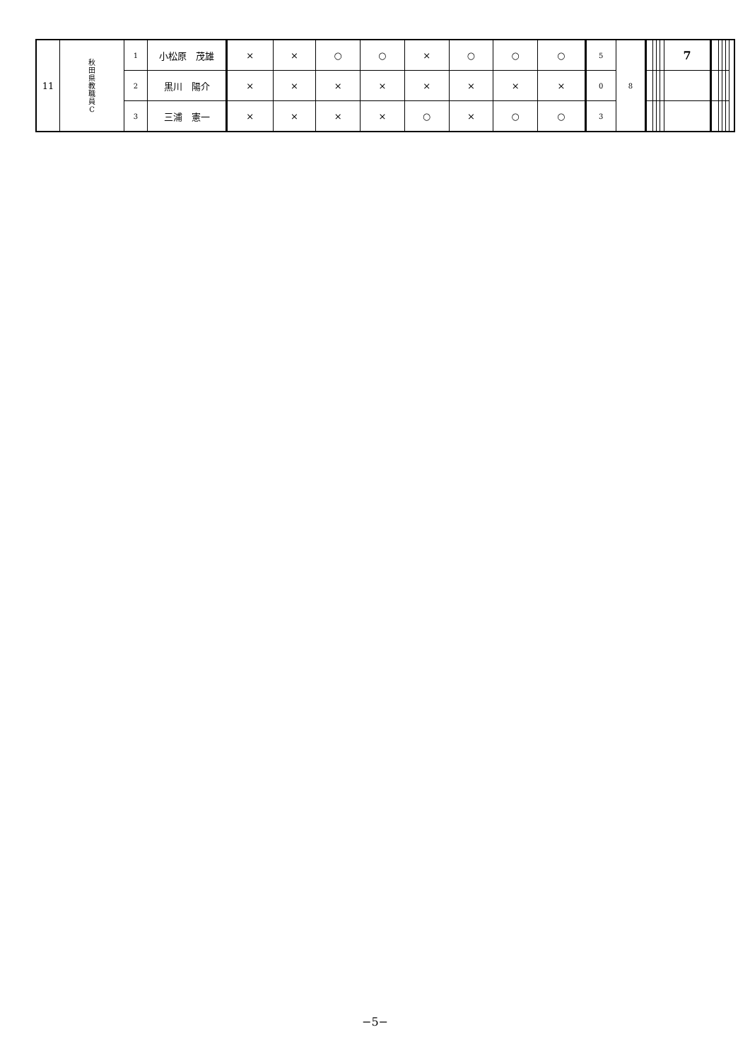| 11 | 秋 田 県 教 職 員 C | 1 | 小松原 茂雄 | × | × | ○ | ○ | × | ○ | ○ | ○ | 5 | 8 | | | | | 7 | | | | | |
| | | 2 | 黒川 陽介 | × | × | × | × | × | × | × | × | 0 | | | | | | | | | | | |
| | | 3 | 三浦 憲一 | × | × | × | × | ○ | × | ○ | ○ | 3 | | | | | | | | | | | |
−5−